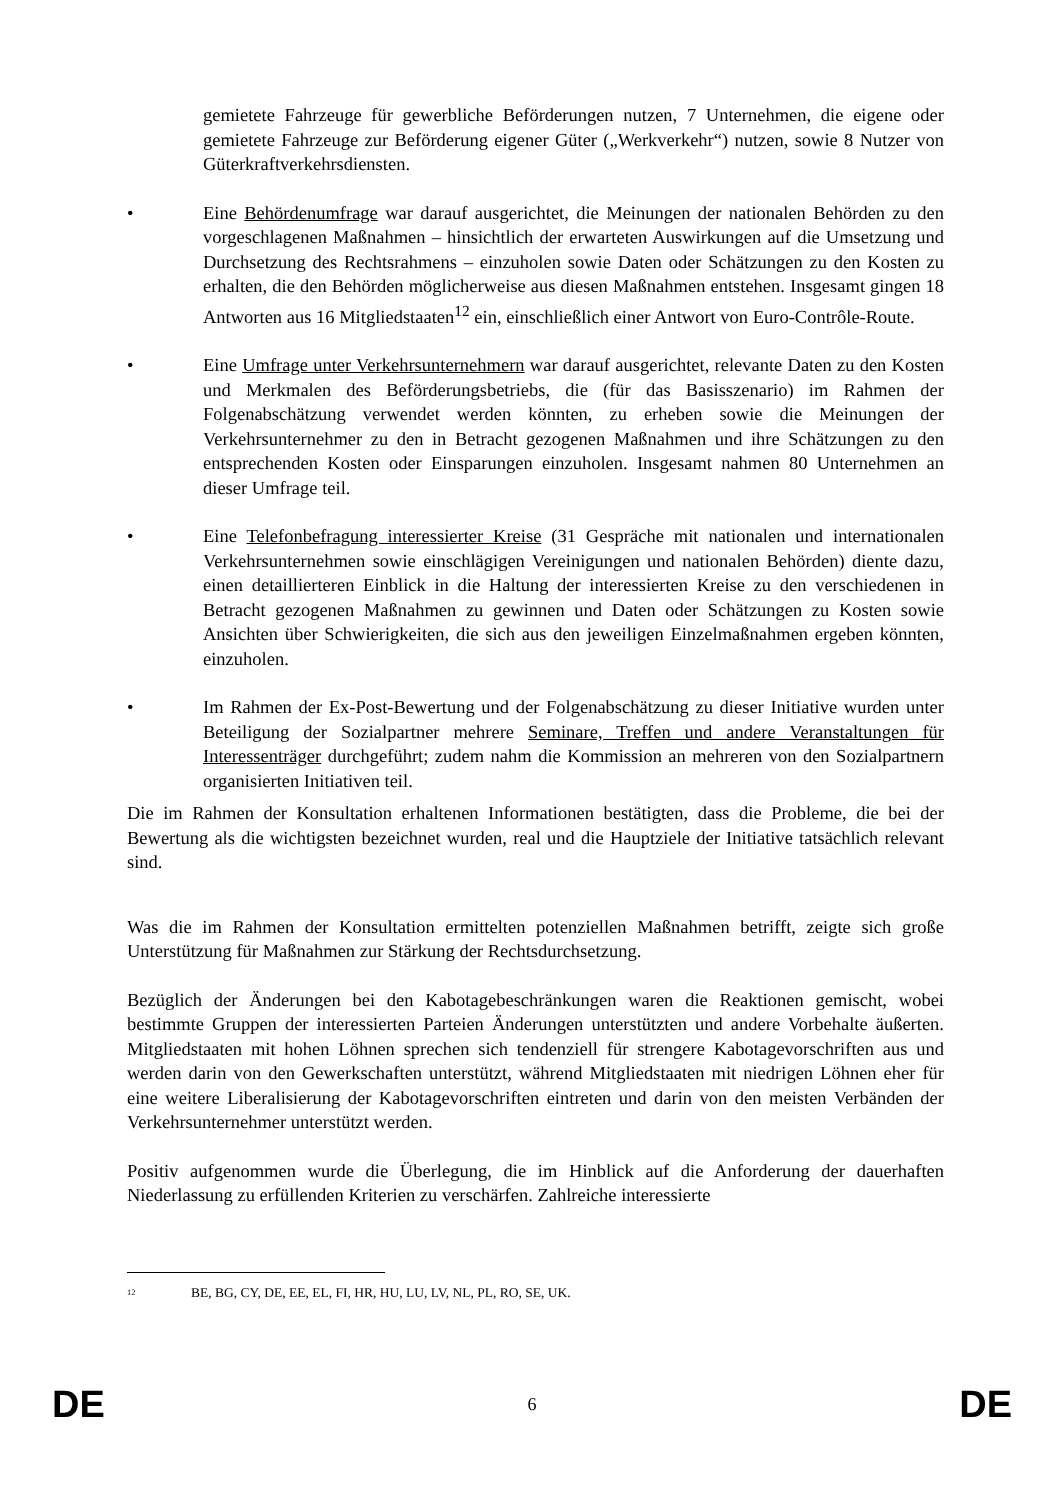gemietete Fahrzeuge für gewerbliche Beförderungen nutzen, 7 Unternehmen, die eigene oder gemietete Fahrzeuge zur Beförderung eigener Güter („Werkverkehr“) nutzen, sowie 8 Nutzer von Güterkraftverkehrsdiensten.
• Eine Behördenumfrage war darauf ausgerichtet, die Meinungen der nationalen Behörden zu den vorgeschlagenen Maßnahmen – hinsichtlich der erwarteten Auswirkungen auf die Umsetzung und Durchsetzung des Rechtsrahmens – einzuholen sowie Daten oder Schätzungen zu den Kosten zu erhalten, die den Behörden möglicherweise aus diesen Maßnahmen entstehen. Insgesamt gingen 18 Antworten aus 16 Mitgliedstaaten<sup>12</sup> ein, einschließlich einer Antwort von Euro-Contrôle-Route.
• Eine Umfrage unter Verkehrsunternehmern war darauf ausgerichtet, relevante Daten zu den Kosten und Merkmalen des Beförderungsbetriebs, die (für das Basisszenario) im Rahmen der Folgenabschätzung verwendet werden könnten, zu erheben sowie die Meinungen der Verkehrsunternehmer zu den in Betracht gezogenen Maßnahmen und ihre Schätzungen zu den entsprechenden Kosten oder Einsparungen einzuholen. Insgesamt nahmen 80 Unternehmen an dieser Umfrage teil.
• Eine Telefonbefragung interessierter Kreise (31 Gespräche mit nationalen und internationalen Verkehrsunternehmen sowie einschlägigen Vereinigungen und nationalen Behörden) diente dazu, einen detaillierteren Einblick in die Haltung der interessierten Kreise zu den verschiedenen in Betracht gezogenen Maßnahmen zu gewinnen und Daten oder Schätzungen zu Kosten sowie Ansichten über Schwierigkeiten, die sich aus den jeweiligen Einzelmaßnahmen ergeben könnten, einzuholen.
• Im Rahmen der Ex-Post-Bewertung und der Folgenabschätzung zu dieser Initiative wurden unter Beteiligung der Sozialpartner mehrere Seminare, Treffen und andere Veranstaltungen für Interessenträger durchgeführt; zudem nahm die Kommission an mehreren von den Sozialpartnern organisierten Initiativen teil.
Die im Rahmen der Konsultation erhaltenen Informationen bestätigten, dass die Probleme, die bei der Bewertung als die wichtigsten bezeichnet wurden, real und die Hauptziele der Initiative tatsächlich relevant sind.
Was die im Rahmen der Konsultation ermittelten potenziellen Maßnahmen betrifft, zeigte sich große Unterstützung für Maßnahmen zur Stärkung der Rechtsdurchsetzung.
Bezüglich der Änderungen bei den Kabotagebeschränkungen waren die Reaktionen gemischt, wobei bestimmte Gruppen der interessierten Parteien Änderungen unterstützten und andere Vorbehalte äußerten. Mitgliedstaaten mit hohen Löhnen sprechen sich tendenziell für strengere Kabotagevorschriften aus und werden darin von den Gewerkschaften unterstützt, während Mitgliedstaaten mit niedrigen Löhnen eher für eine weitere Liberalisierung der Kabotagevorschriften eintreten und darin von den meisten Verbänden der Verkehrsunternehmer unterstützt werden.
Positiv aufgenommen wurde die Überlegung, die im Hinblick auf die Anforderung der dauerhaften Niederlassung zu erfüllenden Kriterien zu verschärfen. Zahlreiche interessierte
<sup>12</sup> BE, BG, CY, DE, EE, EL, FI, HR, HU, LU, LV, NL, PL, RO, SE, UK.
DE 6 DE